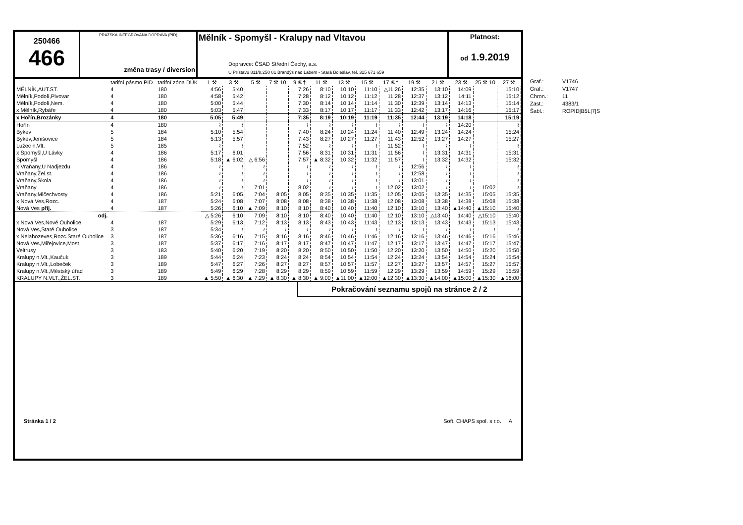250466
466
PRAŽSKÁ INTEGROVANÁ DOPRAVA (PID)
změna trasy / diversion
Mělník - Spomyšl - Kralupy nad Vltavou
Dopravce: ČSAD Střední Čechy, a.s.
U Přístavu 811/8,250 01 Brandýs nad Labem - Stará Boleslav, tel. 315 671 659
Platnost:
od 1.9.2019
| | tarifní pásmo PID | tarifní zóna DÚK | 1 ⚒ | 3 ⚒ | 5 ⚒ | 7 ⚒ 10 | 9 ⑥† | 11 ⚒ | 13 ⚒ | 15 ⚒ | 17 ⑥† | 19 ⚒ | 21 ⚒ | 23 ⚒ | 25 ⚒ 10 | 27 ⚒ |
| MĚLNÍK,AUT.ST. | 4 | 180 | 4:56 | 5:40 | | | 7:26 | 8:10 | 10:10 | 11:10 | △11:26 | 12:35 | 13:10 | 14:09 | | 15:10 |
| Mělník,Podolí,Pivovar | 4 | 180 | 4:58 | 5:42 | | | 7:28 | 8:12 | 10:12 | 11:12 | 11:28 | 12:37 | 13:12 | 14:11 | | 15:12 |
| Mělník,Podolí,Nem. | 4 | 180 | 5:00 | 5:44 | | | 7:30 | 8:14 | 10:14 | 11:14 | 11:30 | 12:39 | 13:14 | 14:13 | | 15:14 |
| x Mělník,Rybáře | 4 | 180 | 5:03 | 5:47 | | | 7:33 | 8:17 | 10:17 | 11:17 | 11:33 | 12:42 | 13:17 | 14:16 | | 15:17 |
| x Hořín,Brozánky | 4 | 180 | 5:05 | 5:49 | | | 7:35 | 8:19 | 10:19 | 11:19 | 11:35 | 12:44 | 13:19 | 14:18 | | 15:19 |
| Hořín | 4 | 180 | ≀ | ≀ | | | ≀ | ≀ | ≀ | ≀ | ≀ | ≀ | ≀ | 14:20 | | ≀ |
| Býkev | 5 | 184 | 5:10 | 5:54 | | | 7:40 | 8:24 | 10:24 | 11:24 | 11:40 | 12:49 | 13:24 | 14:24 | | 15:24 |
| Býkev,Jenišovice | 5 | 184 | 5:13 | 5:57 | | | 7:43 | 8:27 | 10:27 | 11:27 | 11:43 | 12:52 | 13:27 | 14:27 | | 15:27 |
| Lužec n.Vlt. | 5 | 185 | ≀ | ≀ | | | 7:52 | ≀ | ≀ | ≀ | 11:52 | ≀ | ≀ | ≀ | | ≀ |
| x Spomyšl,U Lávky | 4 | 186 | 5:17 | 6:01 | | | 7:56 | 8:31 | 10:31 | 11:31 | 11:56 | ≀ | 13:31 | 14:31 | | 15:31 |
| Spomyšl | 4 | 186 | 5:18 | ▲ 6:02 | △ 6:56 | | 7:57 | ▲ 8:32 | 10:32 | 11:32 | 11:57 | ≀ | 13:32 | 14:32 | | 15:32 |
| x Vraňany,U Nadjezdu | 4 | 186 | ≀ | ≀ | ≀ | | ≀ | ≀ | ≀ | ≀ | ≀ | 12:56 | ≀ | ≀ | | ≀ |
| Vraňany,Žel.st. | 4 | 186 | ≀ | ≀ | ≀ | | ≀ | ≀ | ≀ | ≀ | ≀ | 12:58 | ≀ | ≀ | | ≀ |
| Vraňany,Škola | 4 | 186 | ≀ | ≀ | ≀ | | ≀ | ≀ | ≀ | ≀ | ≀ | 13:01 | ≀ | ≀ | | ≀ |
| Vraňany | 4 | 186 | ≀ | ≀ | 7:01 | | 8:02 | ≀ | ≀ | ≀ | 12:02 | 13:02 | ≀ | ≀ | 15:02 | ≀ |
| Vraňany,Mlčechvosty | 4 | 186 | 5:21 | 6:05 | 7:04 | 8:05 | 8:05 | 8:35 | 10:35 | 11:35 | 12:05 | 13:05 | 13:35 | 14:35 | 15:05 | 15:35 |
| x Nová Ves,Rozc. | 4 | 187 | 5:24 | 6:08 | 7:07 | 8:08 | 8:08 | 8:38 | 10:38 | 11:38 | 12:08 | 13:08 | 13:38 | 14:38 | 15:08 | 15:38 |
| Nová Ves příj. | 4 | 187 | 5:26 | 6:10 | ▲ 7:09 | 8:10 | 8:10 | 8:40 | 10:40 | 11:40 | 12:10 | 13:10 | 13:40 | ▲14:40 | ▲15:10 | 15:40 |
| odj. | | | △ 5:26 | 6:10 | 7:09 | 8:10 | 8:10 | 8:40 | 10:40 | 11:40 | 12:10 | 13:10 | △13:40 | 14:40 | △15:10 | 15:40 |
| x Nová Ves,Nové Ouholice | 4 | 187 | 5:29 | 6:13 | 7:12 | 8:13 | 8:13 | 8:43 | 10:43 | 11:43 | 12:13 | 13:13 | 13:43 | 14:43 | 15:13 | 15:43 |
| Nová Ves,Staré Ouholice | 3 | 187 | 5:34 | ≀ | ≀ | ≀ | ≀ | ≀ | ≀ | ≀ | ≀ | ≀ | ≀ | ≀ | ≀ | ≀ |
| x Nelahozeves,Rozc.Staré Ouholice | 3 | 187 | 5:36 | 6:16 | 7:15 | 8:16 | 8:16 | 8:46 | 10:46 | 11:46 | 12:16 | 13:16 | 13:46 | 14:46 | 15:16 | 15:46 |
| Nová Ves,Miřejovice,Most | 3 | 187 | 5:37 | 6:17 | 7:16 | 8:17 | 8:17 | 8:47 | 10:47 | 11:47 | 12:17 | 13:17 | 13:47 | 14:47 | 15:17 | 15:47 |
| Veltrusy | 3 | 183 | 5:40 | 6:20 | 7:19 | 8:20 | 8:20 | 8:50 | 10:50 | 11:50 | 12:20 | 13:20 | 13:50 | 14:50 | 15:20 | 15:50 |
| Kralupy n.Vlt.,Kaučuk | 3 | 189 | 5:44 | 6:24 | 7:23 | 8:24 | 8:24 | 8:54 | 10:54 | 11:54 | 12:24 | 13:24 | 13:54 | 14:54 | 15:24 | 15:54 |
| Kralupy n.Vlt.,Lobeček | 3 | 189 | 5:47 | 6:27 | 7:26 | 8:27 | 8:27 | 8:57 | 10:57 | 11:57 | 12:27 | 13:27 | 13:57 | 14:57 | 15:27 | 15:57 |
| Kralupy n.Vlt.,Městský úřad | 3 | 189 | 5:49 | 6:29 | 7:28 | 8:29 | 8:29 | 8:59 | 10:59 | 11:59 | 12:29 | 13:29 | 13:59 | 14:59 | 15:29 | 15:59 |
| KRALUPY N.VLT.,ŽEL.ST. | 3 | 189 | ▲ 5:50 | ▲ 6:30 | ▲ 7:29 | ▲ 8:30 | ▲ 8:30 | ▲ 9:00 | ▲11:00 | ▲12:00 | ▲12:30 | ▲13:30 | ▲14:00 | ▲15:00 | ▲15:30 | ▲16:00 |
Pokračování seznamu spojů na stránce 2 / 2
Stránka 1 / 2 Soft. CHAPS spol. s r.o. A
Graf.: V1746
Graf.: V1747
Chron.: 11
Zast.: 4383/1
Šabl.: ROPID|B5L|7|S